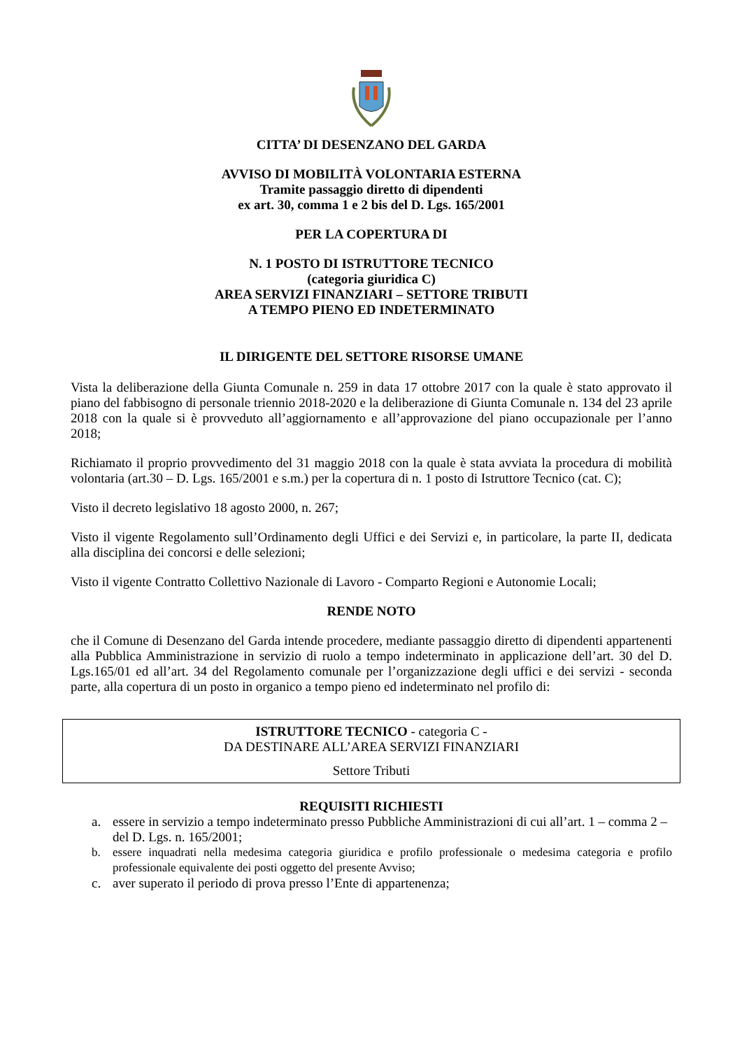CITTA’ DI DESENZANO DEL GARDA
AVVISO DI MOBILITÀ VOLONTARIA ESTERNA
Tramite passaggio diretto di dipendenti
ex art. 30, comma 1 e 2 bis del D. Lgs. 165/2001
PER LA COPERTURA DI
N. 1 POSTO DI ISTRUTTORE TECNICO
(categoria giuridica C)
AREA SERVIZI FINANZIARI – SETTORE TRIBUTI
A TEMPO PIENO ED INDETERMINATO
IL DIRIGENTE DEL SETTORE RISORSE UMANE
Vista la deliberazione della Giunta Comunale n. 259 in data 17 ottobre 2017 con la quale è stato approvato il piano del fabbisogno di personale triennio 2018-2020 e la deliberazione di Giunta Comunale n. 134 del 23 aprile 2018 con la quale si è provveduto all’aggiornamento e all’approvazione del piano occupazionale per l’anno 2018;
Richiamato il proprio provvedimento del 31 maggio 2018 con la quale è stata avviata la procedura di mobilità volontaria (art.30 – D. Lgs. 165/2001 e s.m.) per la copertura di n. 1 posto di Istruttore Tecnico (cat. C);
Visto il decreto legislativo 18 agosto 2000, n. 267;
Visto il vigente Regolamento sull’Ordinamento degli Uffici e dei Servizi e, in particolare, la parte II, dedicata alla disciplina dei concorsi e delle selezioni;
Visto il vigente Contratto Collettivo Nazionale di Lavoro - Comparto Regioni e Autonomie Locali;
RENDE NOTO
che il Comune di Desenzano del Garda intende procedere, mediante passaggio diretto di dipendenti appartenenti alla Pubblica Amministrazione in servizio di ruolo a tempo indeterminato in applicazione dell’art. 30 del D. Lgs.165/01 ed all’art. 34 del Regolamento comunale per l’organizzazione degli uffici e dei servizi - seconda parte, alla copertura di un posto in organico a tempo pieno ed indeterminato nel profilo di:
ISTRUTTORE TECNICO - categoria C -
DA DESTINARE ALL’AREA SERVIZI FINANZIARI
Settore Tributi
REQUISITI RICHIESTI
a. essere in servizio a tempo indeterminato presso Pubbliche Amministrazioni di cui all’art. 1 – comma 2 – del D. Lgs. n. 165/2001;
b. essere inquadrati nella medesima categoria giuridica e profilo professionale o medesima categoria e profilo professionale equivalente dei posti oggetto del presente Avviso;
c. aver superato il periodo di prova presso l’Ente di appartenenza;